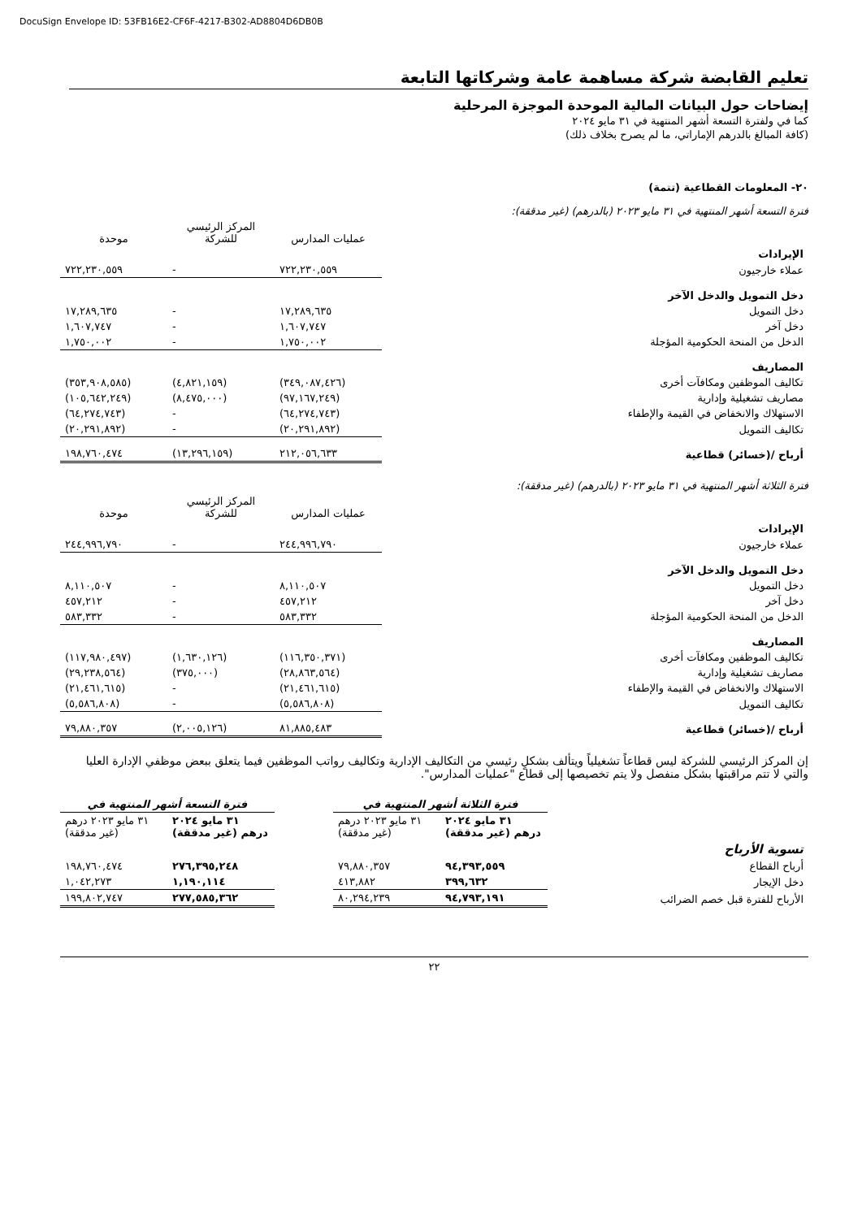DocuSign Envelope ID: 53FB16E2-CF6F-4217-B302-AD8804D6DB0B
تعليم القابضة شركة مساهمة عامة وشركاتها التابعة
إيضاحات حول البيانات المالية الموحدة الموجزة المرحلية
كما في ولفترة التسعة أشهر المنتهية في ٣١ مايو ٢٠٢٤
(كافة المبالغ بالدرهم الإماراتي، ما لم يصرح بخلاف ذلك)
٢٠- المعلومات القطاعية (تتمة)
فترة التسعة أشهر المنتهية في ٣١ مايو ٢٠٢٣ (بالدرهم) (غير مدققة):
| | عمليات المدارس | المركز الرئيسي للشركة | موحدة |
| الإيرادات | | | |
| عملاء خارجيون | ٧٢٢,٢٣٠,٥٥٩ | - | ٧٢٢,٢٣٠,٥٥٩ |
| دخل التمويل والدخل الآخر | | | |
| دخل التمويل | ١٧,٢٨٩,٦٣٥ | - | ١٧,٢٨٩,٦٣٥ |
| دخل آخر | ١,٦٠٧,٧٤٧ | - | ١,٦٠٧,٧٤٧ |
| الدخل من المنحة الحكومية المؤجلة | ١,٧٥٠,٠٠٢ | - | ١,٧٥٠,٠٠٢ |
| المصاريف | | | |
| تكاليف الموظفين ومكافآت أخرى | (٣٤٩,٠٨٧,٤٢٦) | (٤,٨٢١,١٥٩) | (٣٥٣,٩٠٨,٥٨٥) |
| مصاريف تشغيلية وإدارية | (٩٧,١٦٧,٢٤٩) | (٨,٤٧٥,٠٠٠) | (١٠٥,٦٤٢,٢٤٩) |
| الاستهلاك والانخفاض في القيمة والإطفاء | (٦٤,٢٧٤,٧٤٣) | - | (٦٤,٢٧٤,٧٤٣) |
| تكاليف التمويل | (٢٠,٢٩١,٨٩٢) | - | (٢٠,٢٩١,٨٩٢) |
| أرباح /(خسائر) قطاعية | ٢١٢,٠٥٦,٦٣٣ | (١٣,٢٩٦,١٥٩) | ١٩٨,٧٦٠,٤٧٤ |
فترة الثلاثة أشهر المنتهية في ٣١ مايو ٢٠٢٣ (بالدرهم) (غير مدققة):
| | عمليات المدارس | المركز الرئيسي للشركة | موحدة |
| الإيرادات | | | |
| عملاء خارجيون | ٢٤٤,٩٩٦,٧٩٠ | - | ٢٤٤,٩٩٦,٧٩٠ |
| دخل التمويل والدخل الآخر | | | |
| دخل التمويل | ٨,١١٠,٥٠٧ | - | ٨,١١٠,٥٠٧ |
| دخل آخر | ٤٥٧,٢١٢ | - | ٤٥٧,٢١٢ |
| الدخل من المنحة الحكومية المؤجلة | ٥٨٣,٣٣٢ | - | ٥٨٣,٣٣٢ |
| المصاريف | | | |
| تكاليف الموظفين ومكافآت أخرى | (١١٦,٣٥٠,٣٧١) | (١,٦٣٠,١٢٦) | (١١٧,٩٨٠,٤٩٧) |
| مصاريف تشغيلية وإدارية | (٢٨,٨٦٣,٥٦٤) | (٣٧٥,٠٠٠) | (٢٩,٢٣٨,٥٦٤) |
| الاستهلاك والانخفاض في القيمة والإطفاء | (٢١,٤٦١,٦١٥) | - | (٢١,٤٦١,٦١٥) |
| تكاليف التمويل | (٥,٥٨٦,٨٠٨) | - | (٥,٥٨٦,٨٠٨) |
| أرباح /(خسائر) قطاعية | ٨١,٨٨٥,٤٨٣ | (٢,٠٠٥,١٢٦) | ٧٩,٨٨٠,٣٥٧ |
إن المركز الرئيسي للشركة ليس قطاعاً تشغيلياً ويتألف بشكلٍ رئيسي من التكاليف الإدارية وتكاليف رواتب الموظفين فيما يتعلق ببعض موظفي الإدارة العليا والتي لا تتم مراقبتها بشكل منفصل ولا يتم تخصيصها إلى قطاع "عمليات المدارس".
| | فترة الثلاثة أشهر المنتهية في | | | فترة التسعة أشهر المنتهية في | |
| | ٣١ مايو ٢٠٢٤ درهم (غير مدققة) | ٣١ مايو ٢٠٢٣ درهم (غير مدققة) | | ٣١ مايو ٢٠٢٤ درهم (غير مدققة) | ٣١ مايو ٢٠٢٣ درهم (غير مدققة) |
| تسوية الأرباح | | | | | |
| أرباح القطاع | ٩٤,٣٩٣,٥٥٩ | ٧٩,٨٨٠,٣٥٧ | | ٢٧٦,٣٩٥,٢٤٨ | ١٩٨,٧٦٠,٤٧٤ |
| دخل الإيجار | ٣٩٩,٦٣٢ | ٤١٣,٨٨٢ | | ١,١٩٠,١١٤ | ١,٠٤٢,٢٧٣ |
| الأرباح للفترة قبل خصم الضرائب | ٩٤,٧٩٣,١٩١ | ٨٠,٢٩٤,٢٣٩ | | ٢٧٧,٥٨٥,٣٦٢ | ١٩٩,٨٠٢,٧٤٧ |
٢٢